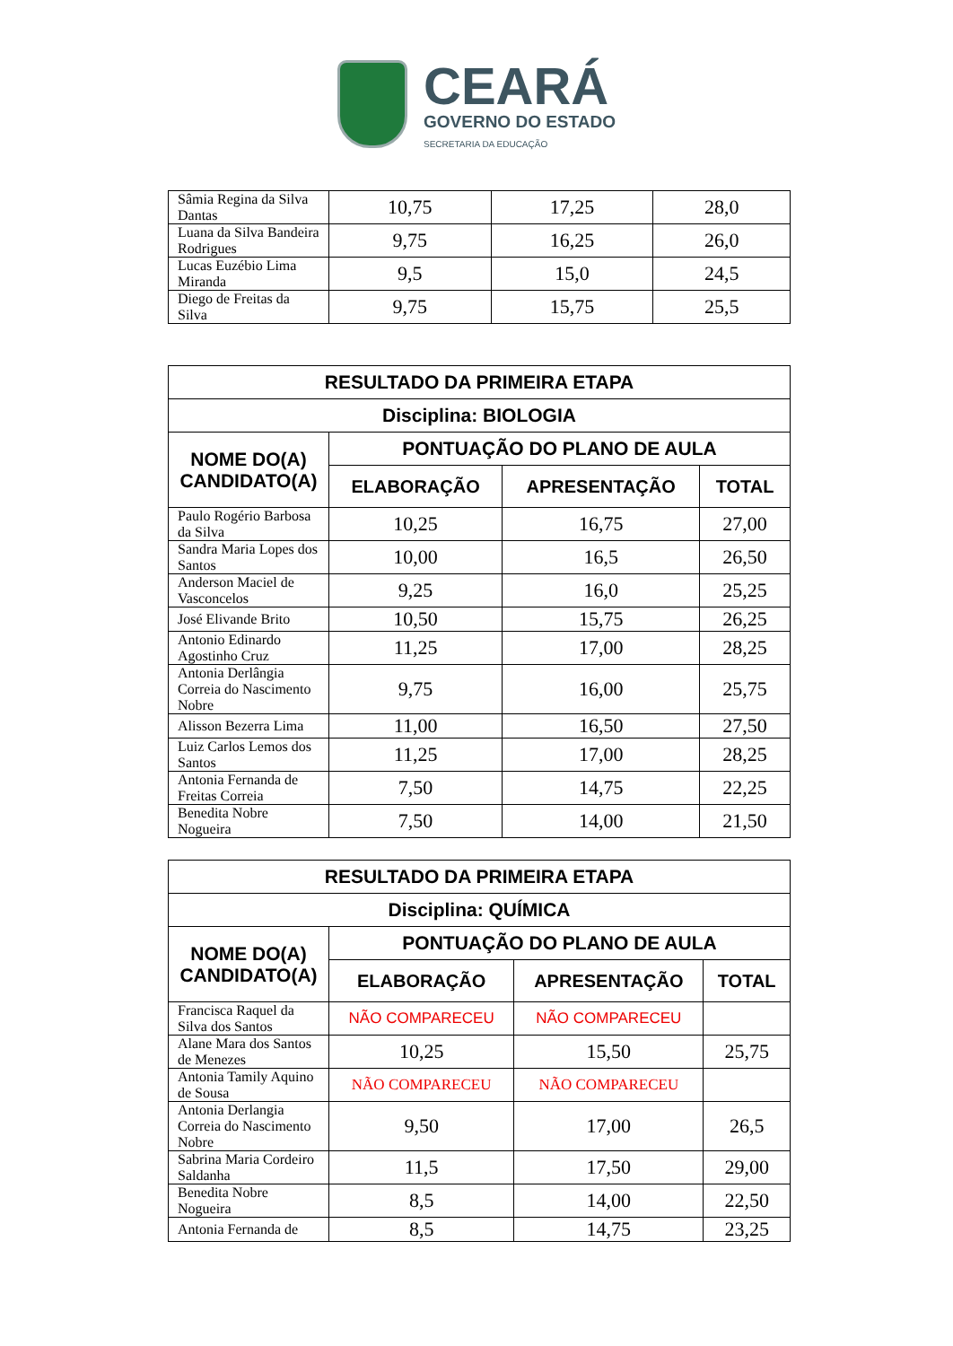CEARÁ
GOVERNO DO ESTADO
SECRETARIA DA EDUCAÇÃO
| Sâmia Regina da Silva Dantas | 10,75 | 17,25 | 28,0 |
| Luana da Silva Bandeira Rodrigues | 9,75 | 16,25 | 26,0 |
| Lucas Euzébio Lima Miranda | 9,5 | 15,0 | 24,5 |
| Diego de Freitas da Silva | 9,75 | 15,75 | 25,5 |
| RESULTADO DA PRIMEIRA ETAPA | | | |
| --- | --- | --- | --- |
| Disciplina: BIOLOGIA | | | |
| NOME DO(A) CANDIDATO(A) | PONTUAÇÃO DO PLANO DE AULA | | |
| | ELABORAÇÃO | APRESENTAÇÃO | TOTAL |
| Paulo Rogério Barbosa da Silva | 10,25 | 16,75 | 27,00 |
| Sandra Maria Lopes dos Santos | 10,00 | 16,5 | 26,50 |
| Anderson Maciel de Vasconcelos | 9,25 | 16,0 | 25,25 |
| José Elivande Brito | 10,50 | 15,75 | 26,25 |
| Antonio Edinardo Agostinho Cruz | 11,25 | 17,00 | 28,25 |
| Antonia Derlângia Correia do Nascimento Nobre | 9,75 | 16,00 | 25,75 |
| Alisson Bezerra Lima | 11,00 | 16,50 | 27,50 |
| Luiz Carlos Lemos dos Santos | 11,25 | 17,00 | 28,25 |
| Antonia Fernanda de Freitas Correia | 7,50 | 14,75 | 22,25 |
| Benedita Nobre Nogueira | 7,50 | 14,00 | 21,50 |
| RESULTADO DA PRIMEIRA ETAPA | | | |
| --- | --- | --- | --- |
| Disciplina: QUÍMICA | | | |
| NOME DO(A) CANDIDATO(A) | PONTUAÇÃO DO PLANO DE AULA | | |
| | ELABORAÇÃO | APRESENTAÇÃO | TOTAL |
| Francisca Raquel da Silva dos Santos | NÃO COMPARECEU | NÃO COMPARECEU | |
| Alane Mara dos Santos de Menezes | 10,25 | 15,50 | 25,75 |
| Antonia Tamily Aquino de Sousa | NÃO COMPARECEU | NÃO COMPARECEU | |
| Antonia Derlangia Correia do Nascimento Nobre | 9,50 | 17,00 | 26,5 |
| Sabrina Maria Cordeiro Saldanha | 11,5 | 17,50 | 29,00 |
| Benedita Nobre Nogueira | 8,5 | 14,00 | 22,50 |
| Antonia Fernanda de | 8,5 | 14,75 | 23,25 |